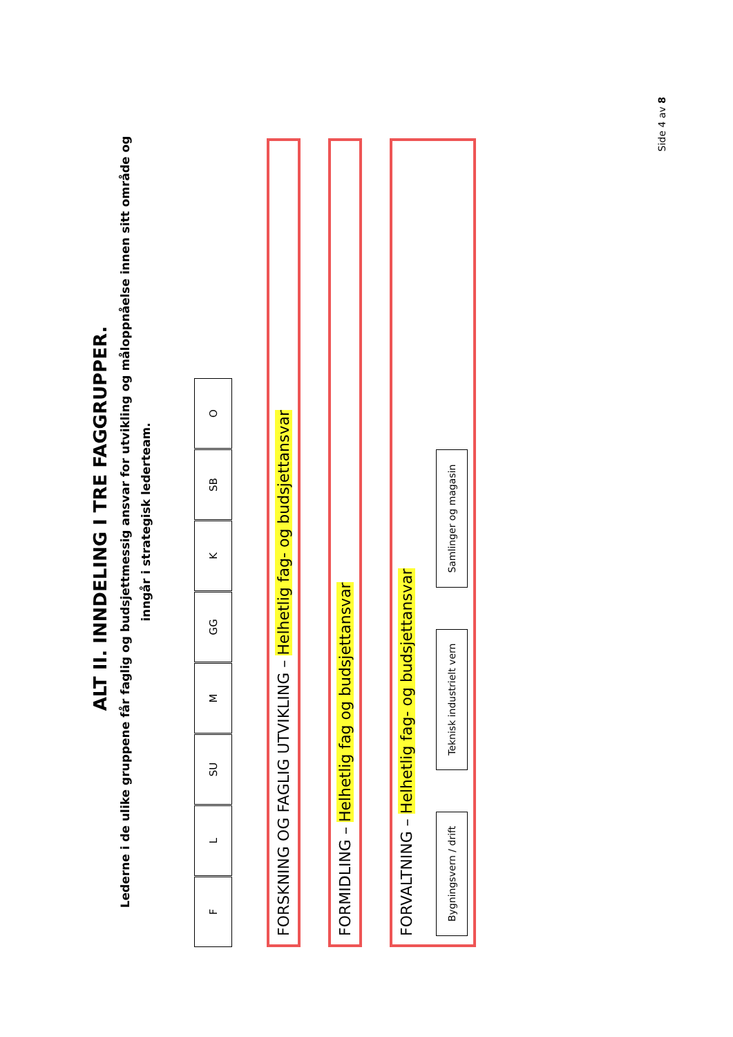ALT II. INNDELING I TRE FAGGRUPPER.
Lederne i de ulike gruppene får faglig og budsjettmessig ansvar for utvikling og måloppnåelse innen sitt område og inngår i strategisk lederteam.
F
L
SU
M
GG
K
SB
O
FORSKNING OG FAGLIG UTVIKLING – Helhetlig fag- og budsjettansvar
FORMIDLING – Helhetlig fag og budsjettansvar
FORVALTNING – Helhetlig fag- og budsjettansvar
Bygningsvern / drift
Teknisk industrielt vern
Samlinger og magasin
Side 4 av 8